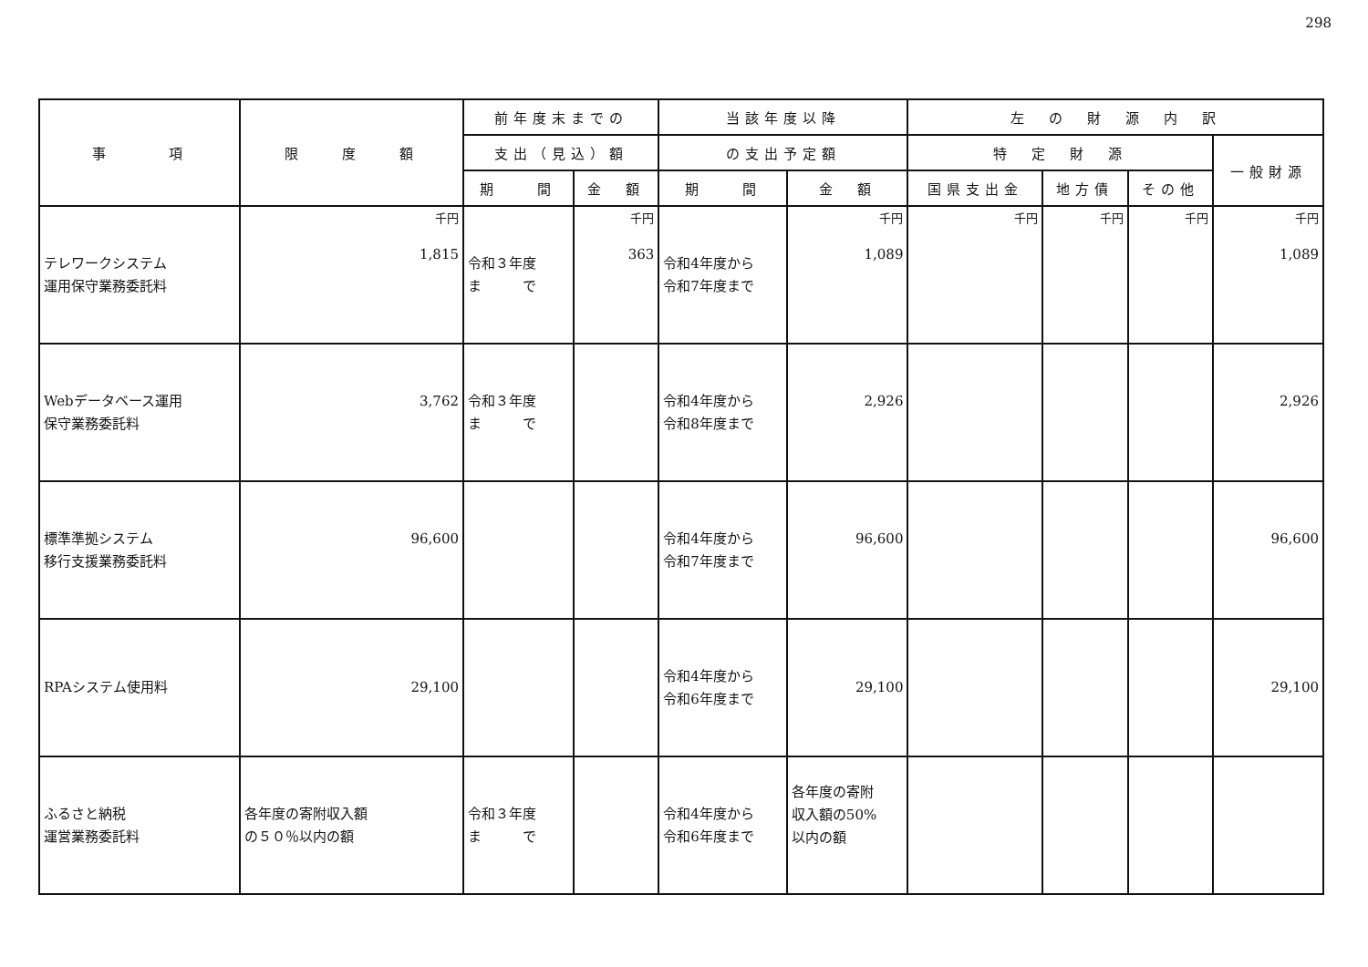298
| 事 項 | 限 度 額 | 前年度末までの | | 当該年度以降 | | 左 の 財 源 内 訳 | | | |
| --- | --- | --- | --- | --- | --- | --- | --- | --- | --- |
| | | 支出（見込）額 | | の支出予定額 | | 特 定 財 源 | | | 一般財源 |
| | | 期 間 | 金 額 | 期 間 | 金 額 | 国県支出金 | 地方債 | その他 | |
| テレワークシステム 運用保守業務委託料 | 千円 1,815 | 令和３年度 ま で | 千円 363 | 令和4年度から 令和7年度まで | 千円 1,089 | 千円 | 千円 | 千円 | 千円 1,089 |
| Webデータベース運用 保守業務委託料 | 3,762 | 令和３年度 ま で | | 令和4年度から 令和8年度まで | 2,926 | | | | 2,926 |
| 標準準拠システム 移行支援業務委託料 | 96,600 | | | 令和4年度から 令和7年度まで | 96,600 | | | | 96,600 |
| RPAシステム使用料 | 29,100 | | | 令和4年度から 令和6年度まで | 29,100 | | | | 29,100 |
| ふるさと納税 運営業務委託料 | 各年度の寄附収入額 の５０％以内の額 | 令和３年度 ま で | | 令和4年度から 令和6年度まで | 各年度の寄附 収入額の50% 以内の額 | | | | |